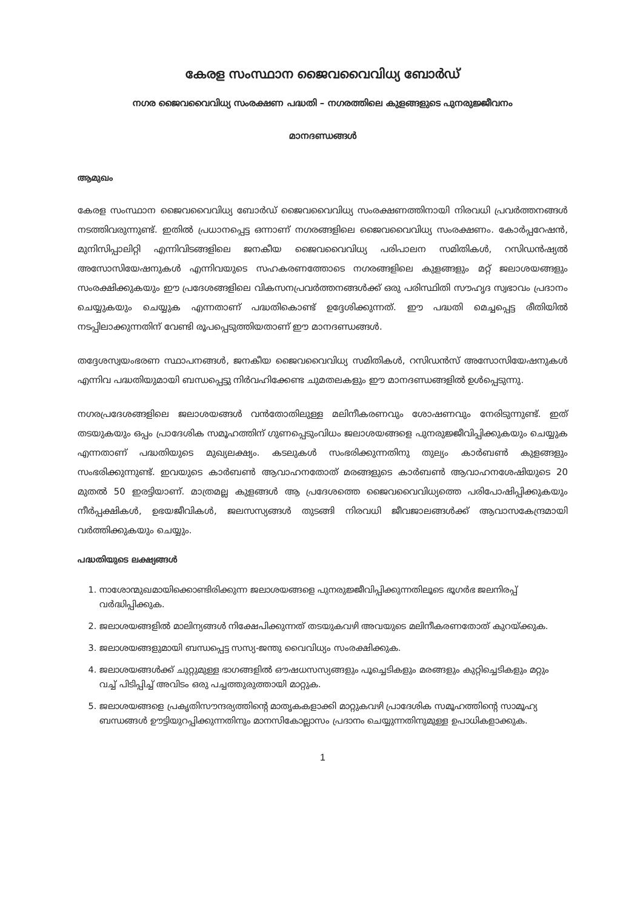കേരള സംസ്ഥാന ജൈവവൈവിധ്യ ബോർഡ്
നഗര ജൈവവൈവിധ്യ സംരക്ഷണ പദ്ധതി – നഗരത്തിലെ കുളങ്ങളുടെ പുനരുജ്ജീവനം
മാനദണ്ഡങ്ങൾ
ആമുഖം
കേരള സംസ്ഥാന ജൈവവൈവിധ്യ ബോർഡ് ജൈവവൈവിധ്യ സംരക്ഷണത്തിനായി നിരവധി പ്രവർത്തനങ്ങൾ നടത്തിവരുന്നുണ്ട്. ഇതിൽ പ്രധാനപ്പെട്ട ഒന്നാണ് നഗരങ്ങളിലെ ജൈവവൈവിധ്യ സംരക്ഷണം. കോർപ്പറേഷൻ, മുനിസിപ്പാലിറ്റി എന്നിവിടങ്ങളിലെ ജനകീയ ജൈവവൈവിധ്യ പരിപാലന സമിതികൾ, റസിഡൻഷ്യൽ അസോസിയേഷനുകൾ എന്നിവയുടെ സഹകരണത്തോടെ നഗരങ്ങളിലെ കുളങ്ങളും മറ്റ് ജലാശയങ്ങളും സംരക്ഷിക്കുകയും ഈ പ്രദേശങ്ങളിലെ വികസനപ്രവർത്തനങ്ങൾക്ക് ഒരു പരിസ്ഥിതി സൗഹൃദ സ്വഭാവം പ്രദാനം ചെയ്യുകയും ചെയ്യുക എന്നതാണ് പദ്ധതികൊണ്ട് ഉദ്ദേശിക്കുന്നത്. ഈ പദ്ധതി മെച്ചപ്പെട്ട രീതിയിൽ നടപ്പിലാക്കുന്നതിന് വേണ്ടി രൂപപ്പെടുത്തിയതാണ് ഈ മാനദണ്ഡങ്ങൾ.
തദ്ദേശസ്വയംഭരണ സ്ഥാപനങ്ങൾ, ജനകീയ ജൈവവൈവിധ്യ സമിതികൾ, റസിഡൻസ് അസോസിയേഷനുകൾ എന്നിവ പദ്ധതിയുമായി ബന്ധപ്പെട്ടു നിർവഹിക്കേണ്ട ചുമതലകളും ഈ മാനദണ്ഡങ്ങളിൽ ഉൾപ്പെടുന്നു.
നഗരപ്രദേശങ്ങളിലെ ജലാശയങ്ങൾ വൻതോതിലുള്ള മലിനീകരണവും ശോഷണവും നേരിടുന്നുണ്ട്. ഇത് തടയുകയും ഒപ്പം പ്രാദേശിക സമൂഹത്തിന് ഗുണപ്പെടുംവിധം ജലാശയങ്ങളെ പുനരുജ്ജീവിപ്പിക്കുകയും ചെയ്യുക എന്നതാണ് പദ്ധതിയുടെ മുഖ്യലക്ഷ്യം. കടലുകൾ സംഭരിക്കുന്നതിനു തുല്യം കാർബൺ കുളങ്ങളും സംഭരിക്കുന്നുണ്ട്. ഇവയുടെ കാർബൺ ആവാഹനതോത് മരങ്ങളുടെ കാർബൺ ആവാഹനശേഷിയുടെ 20 മുതൽ 50 ഇരട്ടിയാണ്. മാത്രമല്ല കുളങ്ങൾ ആ പ്രദേശത്തെ ജൈവവൈവിധ്യത്തെ പരിപോഷിപ്പിക്കുകയും നീർപ്പക്ഷികൾ, ഉഭയജീവികൾ, ജലസസ്യങ്ങൾ തുടങ്ങി നിരവധി ജീവജാലങ്ങൾക്ക് ആവാസകേന്ദ്രമായി വർത്തിക്കുകയും ചെയ്യും.
പദ്ധതിയുടെ ലക്ഷ്യങ്ങൾ
1. നാശോന്മുഖമായിക്കൊണ്ടിരിക്കുന്ന ജലാശയങ്ങളെ പുനരുജ്ജീവിപ്പിക്കുന്നതിലൂടെ ഭൂഗർഭ ജലനിരപ്പ് വർദ്ധിപ്പിക്കുക.
2. ജലാശയങ്ങളിൽ മാലിന്യങ്ങൾ നിക്ഷേപിക്കുന്നത് തടയുകവഴി അവയുടെ മലിനീകരണതോത് കുറയ്ക്കുക.
3. ജലാശയങ്ങളുമായി ബന്ധപ്പെട്ട സസ്യ-ജന്തു വൈവിധ്യം സംരക്ഷിക്കുക.
4. ജലാശയങ്ങൾക്ക് ചുറ്റുമുള്ള ഭാഗങ്ങളിൽ ഔഷധസസ്യങ്ങളും പൂച്ചെടികളും മരങ്ങളും കുറ്റിച്ചെടികളും മറ്റും വച്ച് പിടിപ്പിച്ച് അവിടം ഒരു പച്ചത്തുരുത്തായി മാറ്റുക.
5. ജലാശയങ്ങളെ പ്രകൃതിസൗന്ദര്യത്തിന്റെ മാതൃകകളാക്കി മാറ്റുകവഴി പ്രാദേശിക സമൂഹത്തിന്റെ സാമൂഹ്യ ബന്ധങ്ങൾ ഊട്ടിയുറപ്പിക്കുന്നതിനും മാനസികോല്ലാസം പ്രദാനം ചെയ്യുന്നതിനുമുള്ള ഉപാധികളാക്കുക.
1